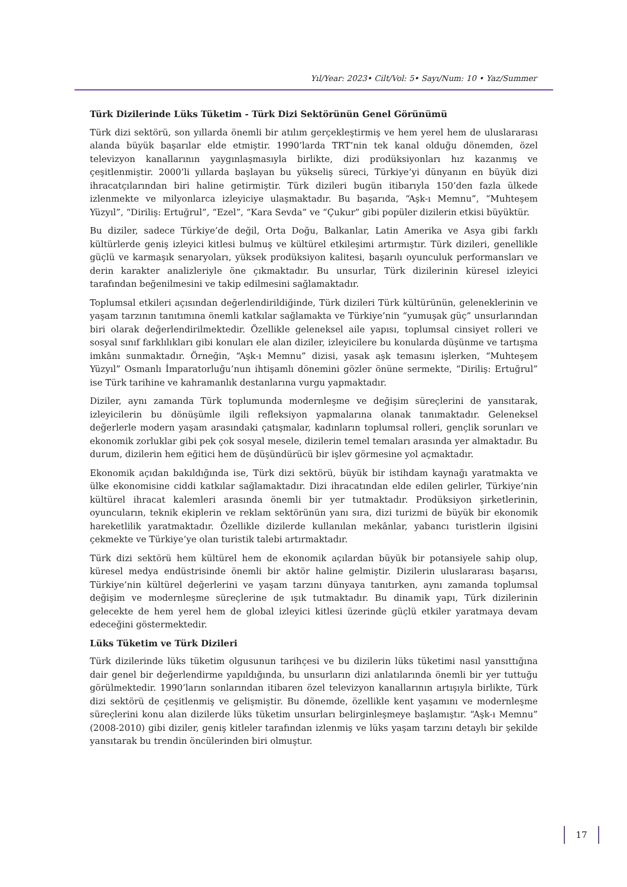Yıl/Year: 2023• Cilt/Vol: 5• Sayı/Num: 10 • Yaz/Summer
Türk Dizilerinde Lüks Tüketim - Türk Dizi Sektörünün Genel Görünümü
Türk dizi sektörü, son yıllarda önemli bir atılım gerçekleştirmiş ve hem yerel hem de uluslararası alanda büyük başarılar elde etmiştir. 1990’larda TRT’nin tek kanal olduğu dönemden, özel televizyon kanallarının yaygınlaşmasıyla birlikte, dizi prodüksiyonları hız kazanmış ve çeşitlenmiştir. 2000’li yıllarda başlayan bu yükseliş süreci, Türkiye’yi dünyanın en büyük dizi ihracatçılarından biri haline getirmiştir. Türk dizileri bugün itibarıyla 150’den fazla ülkede izlenmekte ve milyonlarca izleyiciye ulaşmaktadır. Bu başarıda, “Aşk-ı Memnu”, “Muhteşem Yüzyıl”, “Diriliş: Ertuğrul”, “Ezel”, “Kara Sevda” ve “Çukur” gibi popüler dizilerin etkisi büyüktür.
Bu diziler, sadece Türkiye’de değil, Orta Doğu, Balkanlar, Latin Amerika ve Asya gibi farklı kültürlerde geniş izleyici kitlesi bulmuş ve kültürel etkileşimi artırmıştır. Türk dizileri, genellikle güçlü ve karmaşık senaryoları, yüksek prodüksiyon kalitesi, başarılı oyunculuk performansları ve derin karakter analizleriyle öne çıkmaktadır. Bu unsurlar, Türk dizilerinin küresel izleyici tarafından beğenilmesini ve takip edilmesini sağlamaktadır.
Toplumsal etkileri açısından değerlendirildiğinde, Türk dizileri Türk kültürünün, geleneklerinin ve yaşam tarzının tanıtımına önemli katkılar sağlamakta ve Türkiye’nin “yumuşak güç” unsurlarından biri olarak değerlendirilmektedir. Özellikle geleneksel aile yapısı, toplumsal cinsiyet rolleri ve sosyal sınıf farklılıkları gibi konuları ele alan diziler, izleyicilere bu konularda düşünme ve tartışma imkânı sunmaktadır. Örneğin, “Aşk-ı Memnu” dizisi, yasak aşk temasını işlerken, “Muhteşem Yüzyıl” Osmanlı İmparatorluğu’nun ihtişamlı dönemini gözler önüne sermekte, “Diriliş: Ertuğrul” ise Türk tarihine ve kahramanlık destanlarına vurgu yapmaktadır.
Diziler, aynı zamanda Türk toplumunda modernleşme ve değişim süreçlerini de yansıtarak, izleyicilerin bu dönüşümle ilgili refleksiyon yapmalarına olanak tanımaktadır. Geleneksel değerlerle modern yaşam arasındaki çatışmalar, kadınların toplumsal rolleri, gençlik sorunları ve ekonomik zorluklar gibi pek çok sosyal mesele, dizilerin temel temaları arasında yer almaktadır. Bu durum, dizilerin hem eğitici hem de düşündürücü bir işlev görmesine yol açmaktadır.
Ekonomik açıdan bakıldığında ise, Türk dizi sektörü, büyük bir istihdam kaynağı yaratmakta ve ülke ekonomisine ciddi katkılar sağlamaktadır. Dizi ihracatından elde edilen gelirler, Türkiye’nin kültürel ihracat kalemleri arasında önemli bir yer tutmaktadır. Prodüksiyon şirketlerinin, oyuncuların, teknik ekiplerin ve reklam sektörünün yanı sıra, dizi turizmi de büyük bir ekonomik hareketlilik yaratmaktadır. Özellikle dizilerde kullanılan mekânlar, yabancı turistlerin ilgisini çekmekte ve Türkiye’ye olan turistik talebi artırmaktadır.
Türk dizi sektörü hem kültürel hem de ekonomik açılardan büyük bir potansiyele sahip olup, küresel medya endüstrisinde önemli bir aktör haline gelmiştir. Dizilerin uluslararası başarısı, Türkiye’nin kültürel değerlerini ve yaşam tarzını dünyaya tanıtırken, aynı zamanda toplumsal değişim ve modernleşme süreçlerine de ışık tutmaktadır. Bu dinamik yapı, Türk dizilerinin gelecekte de hem yerel hem de global izleyici kitlesi üzerinde güçlü etkiler yaratmaya devam edeceğini göstermektedir.
Lüks Tüketim ve Türk Dizileri
Türk dizilerinde lüks tüketim olgusunun tarihçesi ve bu dizilerin lüks tüketimi nasıl yansıttığına dair genel bir değerlendirme yapıldığında, bu unsurların dizi anlatılarında önemli bir yer tuttuğu görülmektedir. 1990’ların sonlarından itibaren özel televizyon kanallarının artışıyla birlikte, Türk dizi sektörü de çeşitlenmiş ve gelişmiştir. Bu dönemde, özellikle kent yaşamını ve modernleşme süreçlerini konu alan dizilerde lüks tüketim unsurları belirginleşmeye başlamıştır. “Aşk-ı Memnu” (2008-2010) gibi diziler, geniş kitleler tarafından izlenmiş ve lüks yaşam tarzını detaylı bir şekilde yansıtarak bu trendin öncülerinden biri olmuştur.
17